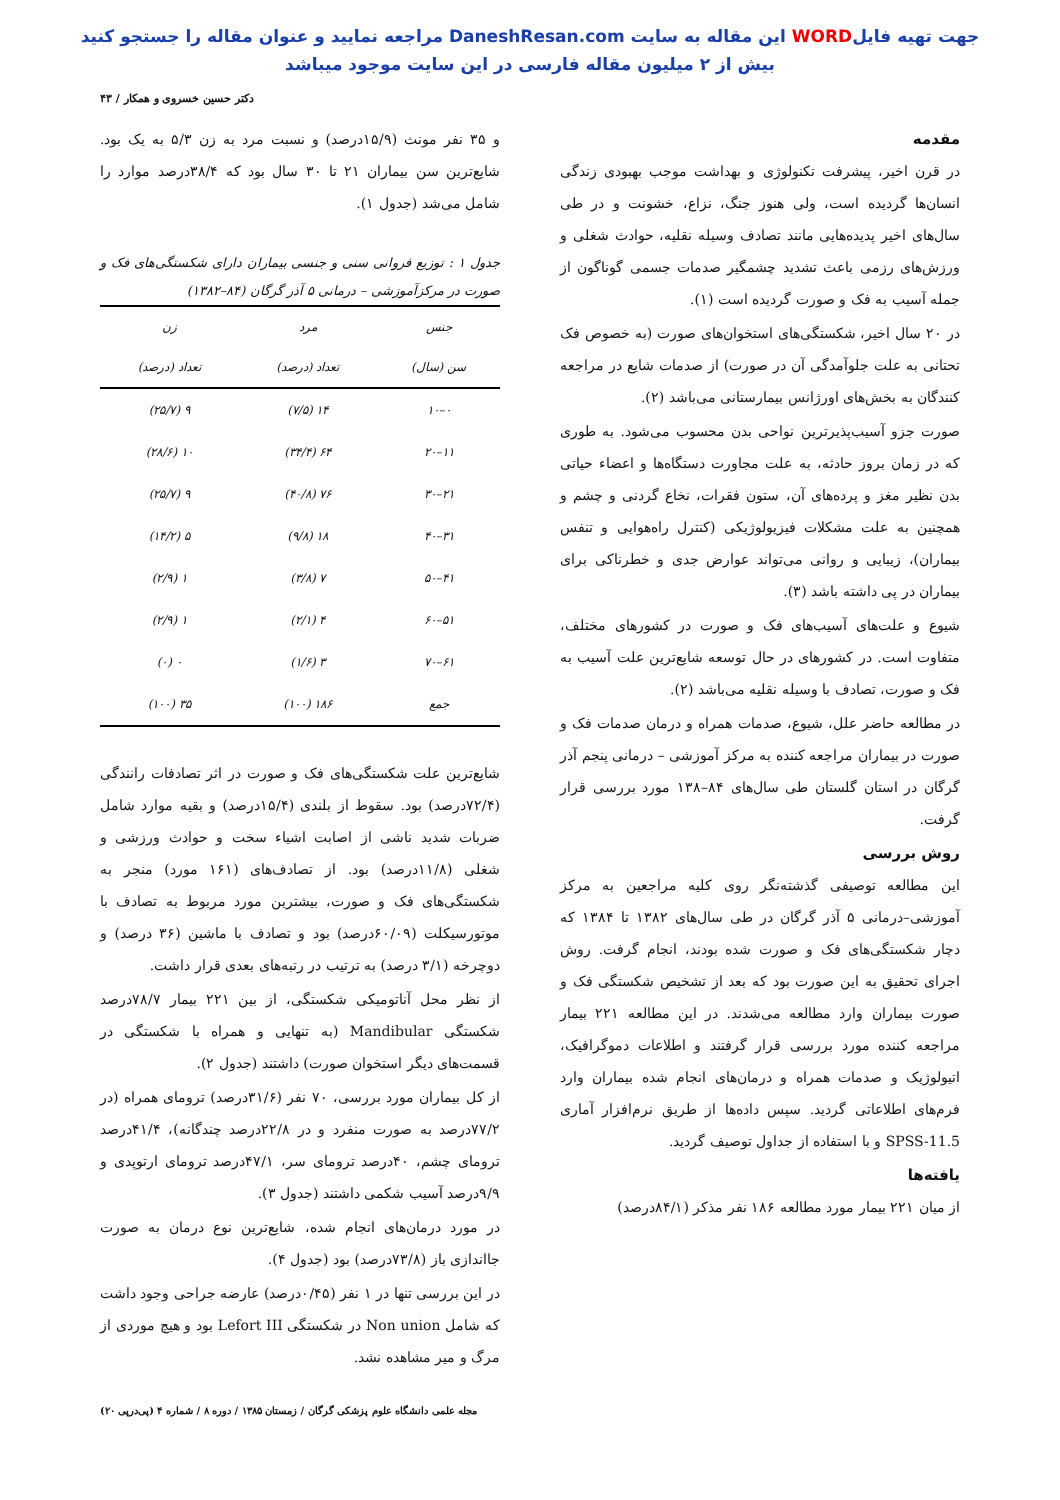جهت تهیه فایلWORD این مقاله به سایت DaneshResan.com مراجعه نمایید و عنوان مقاله را جستجو کنید
بیش از ۲ میلیون مقاله فارسی در این سایت موجود میباشد
دکتر حسین خسروی و همکار / ۴۳
مقدمه
در قرن اخیر، پیشرفت تکنولوژی و بهداشت موجب بهبودی زندگی انسان‌ها گردیده است، ولی هنوز جنگ، نزاع، خشونت و در طی سال‌های اخیر پدیده‌هایی مانند تصادف وسیله نقلیه، حوادث شغلی و ورزش‌های رزمی باعث تشدید چشمگیر صدمات جسمی گوناگون از جمله آسیب به فک و صورت گردیده است (۱).
در ۲۰ سال اخیر، شکستگی‌های استخوان‌های صورت (به خصوص فک تحتانی به علت جلوآمدگی آن در صورت) از صدمات شایع در مراجعه کنندگان به بخش‌های اورژانس بیمارستانی می‌باشد (۲).
صورت جزو آسیب‌پذیرترین نواحی بدن محسوب می‌شود. به طوری که در زمان بروز حادثه، به علت مجاورت دستگاه‌ها و اعضاء حیاتی بدن نظیر مغز و پرده‌های آن، ستون فقرات، نخاع گردنی و چشم و همچنین به علت مشکلات فیزیولوژیکی (کنترل راه‌هوایی و تنفس بیماران)، زیبایی و روانی می‌تواند عوارض جدی و خطرناکی برای بیماران در پی داشته باشد (۳).
شیوع و علت‌های آسیب‌های فک و صورت در کشورهای مختلف، متفاوت است. در کشورهای در حال توسعه شایع‌ترین علت آسیب به فک و صورت، تصادف با وسیله نقلیه می‌باشد (۲).
در مطالعه حاضر علل، شیوع، صدمات همراه و درمان صدمات فک و صورت در بیماران مراجعه کننده به مرکز آموزشی – درمانی پنجم آذر گرگان در استان گلستان طی سال‌های ۸۴–۱۳۸ مورد بررسی قرار گرفت.
روش بررسی
این مطالعه توصیفی گذشته‌نگر روی کلیه مراجعین به مرکز آموزشی–درمانی ۵ آذر گرگان در طی سال‌های ۱۳۸۲ تا ۱۳۸۴ که دچار شکستگی‌های فک و صورت شده بودند، انجام گرفت. روش اجرای تحقیق به این صورت بود که بعد از تشخیص شکستگی فک و صورت بیماران وارد مطالعه می‌شدند. در این مطالعه ۲۲۱ بیمار مراجعه کننده مورد بررسی قرار گرفتند و اطلاعات دموگرافیک، اتیولوژیک و صدمات همراه و درمان‌های انجام شده بیماران وارد فرم‌های اطلاعاتی گردید. سپس داده‌ها از طریق نرم‌افزار آماری SPSS-11.5 و با استفاده از جداول توصیف گردید.
یافته‌ها
از میان ۲۲۱ بیمار مورد مطالعه ۱۸۶ نفر مذکر (۸۴/۱درصد)
و ۳۵ نفر مونث (۱۵/۹درصد) و نسبت مرد به زن ۵/۳ به یک بود. شایع‌ترین سن بیماران ۲۱ تا ۳۰ سال بود که ۳۸/۴درصد موارد را شامل می‌شد (جدول ۱).
جدول ۱ : توزیع فروانی سنی و جنسی بیماران دارای شکستگی‌های فک و صورت در مرکزآموزشی – درمانی ۵ آذر گرگان (۸۴–۱۳۸۲)
| جنس | مرد | زن |
| --- | --- | --- |
| سن (سال) | تعداد (درصد) | تعداد (درصد) |
| ۰–۱۰ | ۱۴ (۷/۵) | ۹ (۲۵/۷) |
| ۱۱–۲۰ | ۶۴ (۳۴/۴) | ۱۰ (۲۸/۶) |
| ۲۱–۳۰ | ۷۶ (۴۰/۸) | ۹ (۲۵/۷) |
| ۳۱–۴۰ | ۱۸ (۹/۸) | ۵ (۱۴/۲) |
| ۴۱–۵۰ | ۷ (۳/۸) | ۱ (۲/۹) |
| ۵۱–۶۰ | ۴ (۲/۱) | ۱ (۲/۹) |
| ۶۱–۷۰ | ۳ (۱/۶) | ۰ (۰) |
| جمع | ۱۸۶ (۱۰۰) | ۳۵ (۱۰۰) |
شایع‌ترین علت شکستگی‌های فک و صورت در اثر تصادفات رانندگی (۷۲/۴درصد) بود. سقوط از بلندی (۱۵/۴درصد) و بقیه موارد شامل ضربات شدید ناشی از اصابت اشیاء سخت و حوادث ورزشی و شغلی (۱۱/۸درصد) بود. از تصادف‌های (۱۶۱ مورد) منجر به شکستگی‌های فک و صورت، بیشترین مورد مربوط به تصادف با موتورسیکلت (۶۰/۰۹درصد) بود و تصادف با ماشین (۳۶ درصد) و دوچرخه (۳/۱ درصد) به ترتیب در رتبه‌های بعدی قرار داشت.
از نظر محل آناتومیکی شکستگی، از بین ۲۲۱ بیمار ۷۸/۷درصد شکستگی Mandibular (به تنهایی و همراه با شکستگی در قسمت‌های دیگر استخوان صورت) داشتند (جدول ۲).
از کل بیماران مورد بررسی، ۷۰ نفر (۳۱/۶درصد) ترومای همراه (در ۷۷/۲درصد به صورت منفرد و در ۲۲/۸درصد چندگانه)، ۴۱/۴درصد ترومای چشم، ۴۰درصد ترومای سر، ۴۷/۱درصد ترومای ارتوپدی و ۹/۹درصد آسیب شکمی داشتند (جدول ۳).
در مورد درمان‌های انجام شده، شایع‌ترین نوع درمان به صورت جااندازی باز (۷۳/۸درصد) بود (جدول ۴).
در این بررسی تنها در ۱ نفر (۰/۴۵درصد) عارضه جراحی وجود داشت که شامل Non union در شکستگی Lefort III بود و هیچ موردی از مرگ و میر مشاهده نشد.
مجله علمی دانشگاه علوم پزشکی گرگان / زمستان ۱۳۸۵ / دوره ۸ / شماره ۴ (پی‌درپی ۲۰)